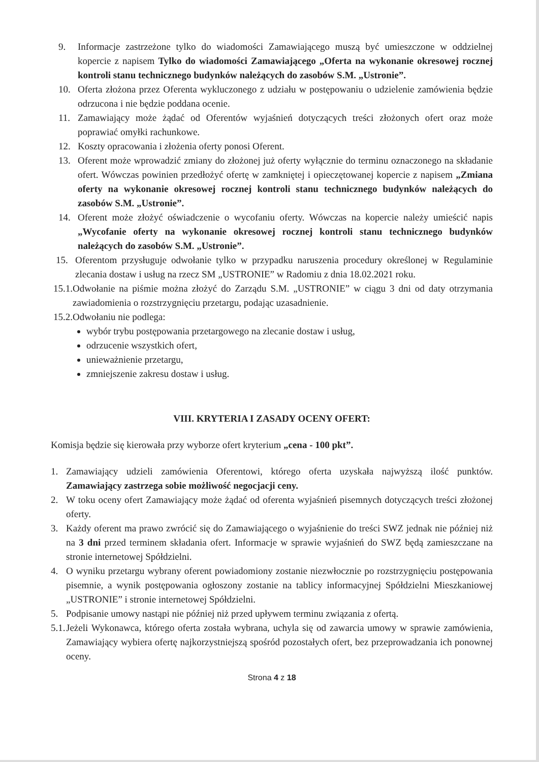9. Informacje zastrzeżone tylko do wiadomości Zamawiającego muszą być umieszczone w oddzielnej kopercie z napisem Tylko do wiadomości Zamawiającego „Oferta na wykonanie okresowej rocznej kontroli stanu technicznego budynków należących do zasobów S.M. „Ustronie”.
10. Oferta złożona przez Oferenta wykluczonego z udziału w postępowaniu o udzielenie zamówienia będzie odrzucona i nie będzie poddana ocenie.
11. Zamawiający może żądać od Oferentów wyjaśnień dotyczących treści złożonych ofert oraz może poprawiać omyłki rachunkowe.
12. Koszty opracowania i złożenia oferty ponosi Oferent.
13. Oferent może wprowadzić zmiany do złożonej już oferty wyłącznie do terminu oznaczonego na składanie ofert. Wówczas powinien przedłożyć ofertę w zamkniętej i opieczętowanej kopercie z napisem „Zmiana oferty na wykonanie okresowej rocznej kontroli stanu technicznego budynków należących do zasobów S.M. „Ustronie”.
14. Oferent może złożyć oświadczenie o wycofaniu oferty. Wówczas na kopercie należy umieścić napis „Wycofanie oferty na wykonanie okresowej rocznej kontroli stanu technicznego budynków należących do zasobów S.M. „Ustronie”.
15. Oferentom przysługuje odwołanie tylko w przypadku naruszenia procedury określonej w Regulaminie zlecania dostaw i usług na rzecz SM „USTRONIE” w Radomiu z dnia 18.02.2021 roku.
15.1. Odwołanie na piśmie można złożyć do Zarządu S.M. „USTRONIE” w ciągu 3 dni od daty otrzymania zawiadomienia o rozstrzygnięciu przetargu, podając uzasadnienie.
15.2. Odwołaniu nie podlega:
wybór trybu postępowania przetargowego na zlecanie dostaw i usług,
odrzucenie wszystkich ofert,
unieważnienie przetargu,
zmniejszenie zakresu dostaw i usług.
VIII. KRYTERIA I ZASADY OCENY OFERT:
Komisja będzie się kierowała przy wyborze ofert kryterium „cena - 100 pkt”.
1. Zamawiający udzieli zamówienia Oferentowi, którego oferta uzyskała najwyższą ilość punktów. Zamawiający zastrzega sobie możliwość negocjacji ceny.
2. W toku oceny ofert Zamawiający może żądać od oferenta wyjaśnień pisemnych dotyczących treści złożonej oferty.
3. Każdy oferent ma prawo zwrócić się do Zamawiającego o wyjaśnienie do treści SWZ jednak nie później niż na 3 dni przed terminem składania ofert. Informacje w sprawie wyjaśnień do SWZ będą zamieszczane na stronie internetowej Spółdzielni.
4. O wyniku przetargu wybrany oferent powiadomiony zostanie niezwłocznie po rozstrzygnięciu postępowania pisemnie, a wynik postępowania ogłoszony zostanie na tablicy informacyjnej Spółdzielni Mieszkaniowej „USTRONIE” i stronie internetowej Spółdzielni.
5. Podpisanie umowy nastąpi nie później niż przed upływem terminu związania z ofertą.
5.1. Jeżeli Wykonawca, którego oferta została wybrana, uchyla się od zawarcia umowy w sprawie zamówienia, Zamawiający wybiera ofertę najkorzystniejszą spośród pozostałych ofert, bez przeprowadzania ich ponownej oceny.
Strona 4 z 18